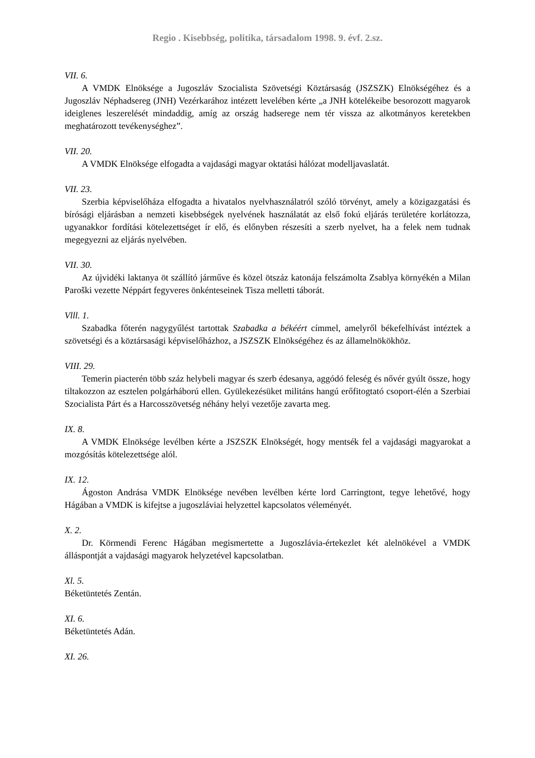Regio . Kisebbség, politika, társadalom 1998. 9. évf. 2.sz.
VII. 6.
A VMDK Elnöksége a Jugoszláv Szocialista Szövetségi Köztársaság (JSZSZK) Elnökségéhez és a Jugoszláv Néphadsereg (JNH) Vezérkarához intézett levelében kérte „a JNH kötelékeibe besorozott magyarok ideiglenes leszerelését mindaddig, amíg az ország hadserege nem tér vissza az alkotmányos keretekben meghatározott tevékenységhez”.
VII. 20.
A VMDK Elnöksége elfogadta a vajdasági magyar oktatási hálózat modelljavaslatát.
VII. 23.
Szerbia képviselőháza elfogadta a hivatalos nyelvhasználatról szóló törvényt, amely a közigazgatási és bírósági eljárásban a nemzeti kisebbségek nyelvének használatát az első fokú eljárás területére korlátozza, ugyanakkor fordítási kötelezettséget ír elő, és előnyben részesíti a szerb nyelvet, ha a felek nem tudnak megegyezni az eljárás nyelvében.
VII. 30.
Az újvidéki laktanya öt szállító járműve és közel ötszáz katonája felszámolta Zsablya környékén a Milan Paroški vezette Néppárt fegyveres önkénteseinek Tisza melletti táborát.
Vlll. 1.
Szabadka főterén nagygyűlést tartottak Szabadka a békéért címmel, amelyről békefelhívást intéztek a szövetségi és a köztársasági képviselőházhoz, a JSZSZK Elnökségéhez és az államelnökökhöz.
VIII. 29.
Temerin piacterén több száz helybeli magyar és szerb édesanya, aggódó feleség és nővér gyúlt össze, hogy tiltakozzon az esztelen polgárháború ellen. Gyülekezésüket militáns hangú erőfitogtató csoport-élén a Szerbiai Szocialista Párt és a Harcosszövetség néhány helyi vezetője zavarta meg.
IX. 8.
A VMDK Elnöksége levélben kérte a JSZSZK Elnökségét, hogy mentsék fel a vajdasági magyarokat a mozgósítás kötelezettsége alól.
IX. 12.
Ágoston Andrása VMDK Elnöksége nevében levélben kérte lord Carringtont, tegye lehetővé, hogy Hágában a VMDK is kifejtse a jugoszláviai helyzettel kapcsolatos véleményét.
X. 2.
Dr. Körmendi Ferenc Hágában megismertette a Jugoszlávia-értekezlet két alelnökével a VMDK álláspontját a vajdasági magyarok helyzetével kapcsolatban.
Xl. 5.
Béketüntetés Zentán.
XI. 6.
Béketüntetés Adán.
XI. 26.